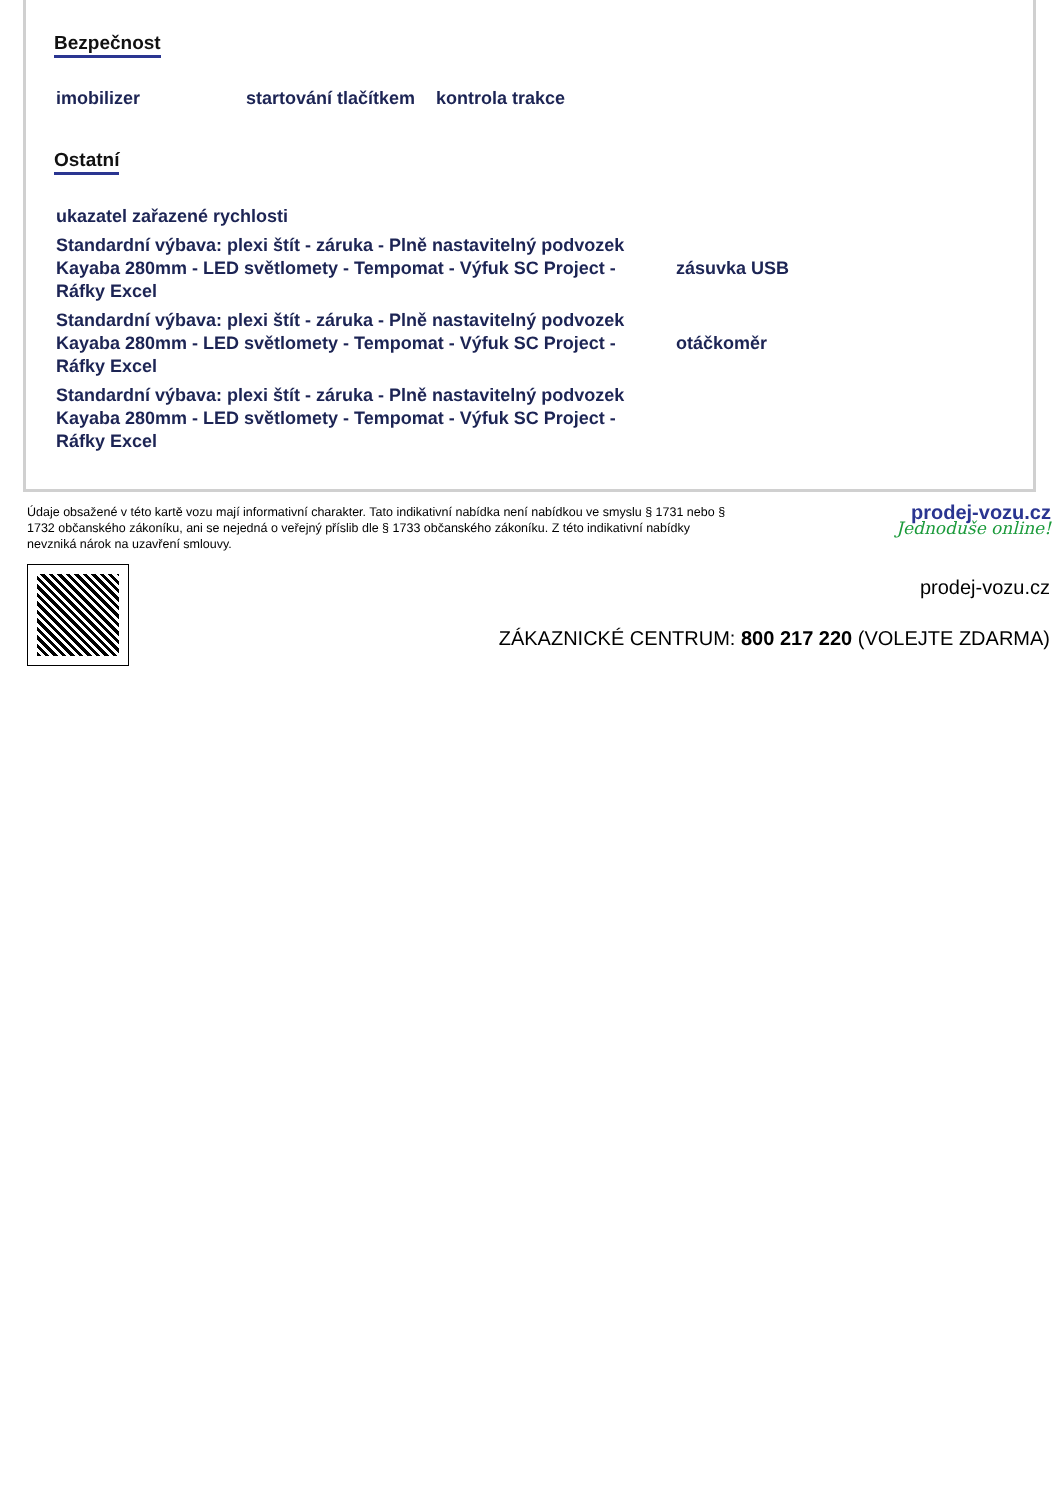Bezpečnost
imobilizer startování tlačítkem kontrola trakce
Ostatní
ukazatel zařazené rychlosti
Standardní výbava: plexi štít - záruka - Plně nastavitelný podvozek Kayaba 280mm - LED světlomety - Tempomat - Výfuk SC Project - Ráfky Excel zásuvka USB
Standardní výbava: plexi štít - záruka - Plně nastavitelný podvozek Kayaba 280mm - LED světlomety - Tempomat - Výfuk SC Project - Ráfky Excel otáčkoměr
Standardní výbava: plexi štít - záruka - Plně nastavitelný podvozek Kayaba 280mm - LED světlomety - Tempomat - Výfuk SC Project - Ráfky Excel
Údaje obsažené v této kartě vozu mají informativní charakter. Tato indikativní nabídka není nabídkou ve smyslu § 1731 nebo § 1732 občanského zákoníku, ani se nejedná o veřejný příslib dle § 1733 občanského zákoníku. Z této indikativní nabídky nevzniká nárok na uzavření smlouvy.
prodej-vozu.cz
Jednoduše online!
prodej-vozu.cz
ZÁKAZNICKÉ CENTRUM: 800 217 220 (VOLEJTE ZDARMA)